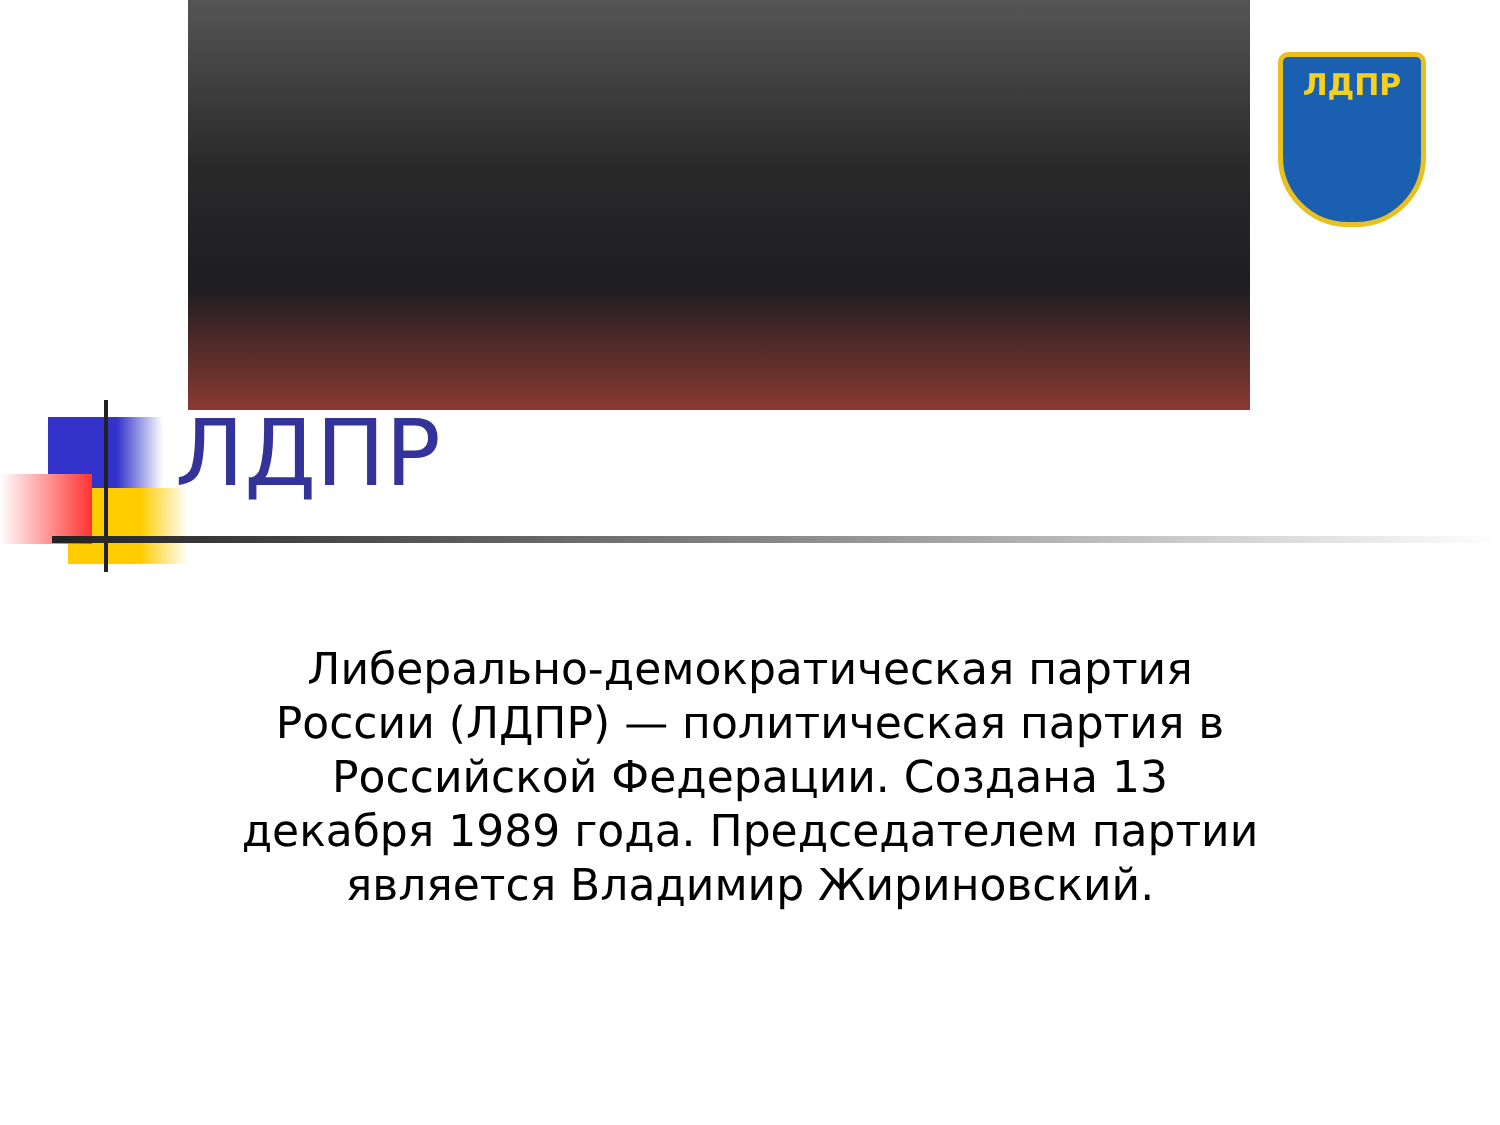ЛДПР
ЛДПР
Либерально-демократическая партия России (ЛДПР) — политическая партия в Российской Федерации. Создана 13 декабря 1989 года. Председателем партии является Владимир Жириновский.